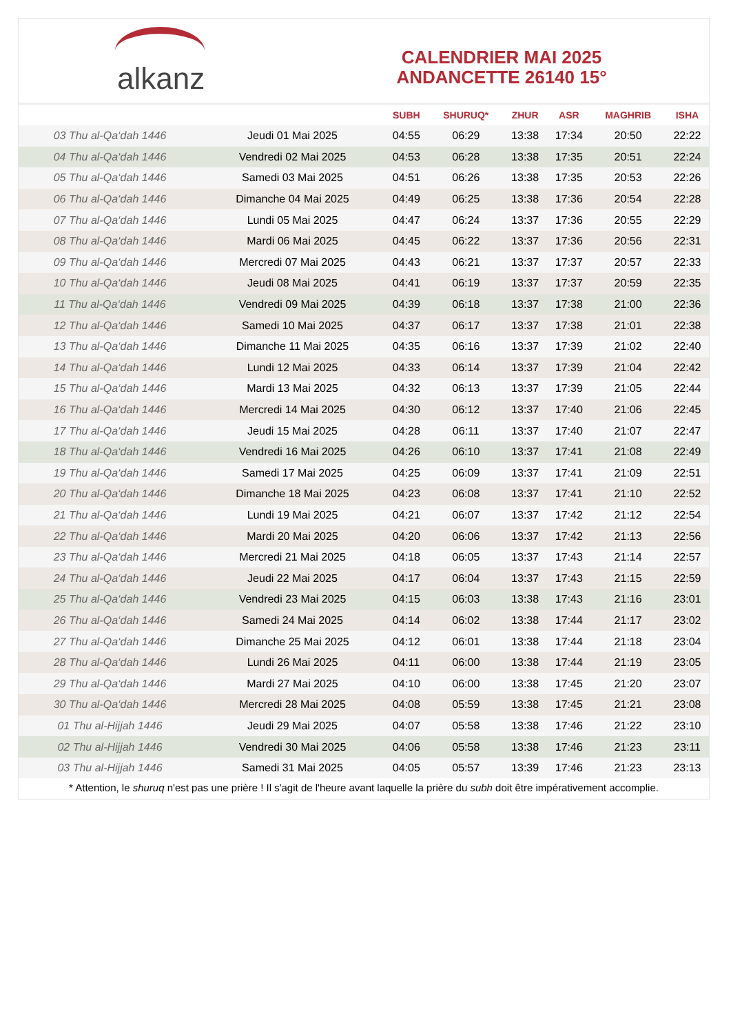alkanz
CALENDRIER MAI 2025
ANDANCETTE 26140 15°
| | | SUBH | SHURUQ* | ZHUR | ASR | MAGHRIB | ISHA |
| --- | --- | --- | --- | --- | --- | --- | --- |
| 03 Thu al-Qa‘dah 1446 | Jeudi 01 Mai 2025 | 04:55 | 06:29 | 13:38 | 17:34 | 20:50 | 22:22 |
| 04 Thu al-Qa‘dah 1446 | Vendredi 02 Mai 2025 | 04:53 | 06:28 | 13:38 | 17:35 | 20:51 | 22:24 |
| 05 Thu al-Qa‘dah 1446 | Samedi 03 Mai 2025 | 04:51 | 06:26 | 13:38 | 17:35 | 20:53 | 22:26 |
| 06 Thu al-Qa‘dah 1446 | Dimanche 04 Mai 2025 | 04:49 | 06:25 | 13:38 | 17:36 | 20:54 | 22:28 |
| 07 Thu al-Qa‘dah 1446 | Lundi 05 Mai 2025 | 04:47 | 06:24 | 13:37 | 17:36 | 20:55 | 22:29 |
| 08 Thu al-Qa‘dah 1446 | Mardi 06 Mai 2025 | 04:45 | 06:22 | 13:37 | 17:36 | 20:56 | 22:31 |
| 09 Thu al-Qa‘dah 1446 | Mercredi 07 Mai 2025 | 04:43 | 06:21 | 13:37 | 17:37 | 20:57 | 22:33 |
| 10 Thu al-Qa‘dah 1446 | Jeudi 08 Mai 2025 | 04:41 | 06:19 | 13:37 | 17:37 | 20:59 | 22:35 |
| 11 Thu al-Qa‘dah 1446 | Vendredi 09 Mai 2025 | 04:39 | 06:18 | 13:37 | 17:38 | 21:00 | 22:36 |
| 12 Thu al-Qa‘dah 1446 | Samedi 10 Mai 2025 | 04:37 | 06:17 | 13:37 | 17:38 | 21:01 | 22:38 |
| 13 Thu al-Qa‘dah 1446 | Dimanche 11 Mai 2025 | 04:35 | 06:16 | 13:37 | 17:39 | 21:02 | 22:40 |
| 14 Thu al-Qa‘dah 1446 | Lundi 12 Mai 2025 | 04:33 | 06:14 | 13:37 | 17:39 | 21:04 | 22:42 |
| 15 Thu al-Qa‘dah 1446 | Mardi 13 Mai 2025 | 04:32 | 06:13 | 13:37 | 17:39 | 21:05 | 22:44 |
| 16 Thu al-Qa‘dah 1446 | Mercredi 14 Mai 2025 | 04:30 | 06:12 | 13:37 | 17:40 | 21:06 | 22:45 |
| 17 Thu al-Qa‘dah 1446 | Jeudi 15 Mai 2025 | 04:28 | 06:11 | 13:37 | 17:40 | 21:07 | 22:47 |
| 18 Thu al-Qa‘dah 1446 | Vendredi 16 Mai 2025 | 04:26 | 06:10 | 13:37 | 17:41 | 21:08 | 22:49 |
| 19 Thu al-Qa‘dah 1446 | Samedi 17 Mai 2025 | 04:25 | 06:09 | 13:37 | 17:41 | 21:09 | 22:51 |
| 20 Thu al-Qa‘dah 1446 | Dimanche 18 Mai 2025 | 04:23 | 06:08 | 13:37 | 17:41 | 21:10 | 22:52 |
| 21 Thu al-Qa‘dah 1446 | Lundi 19 Mai 2025 | 04:21 | 06:07 | 13:37 | 17:42 | 21:12 | 22:54 |
| 22 Thu al-Qa‘dah 1446 | Mardi 20 Mai 2025 | 04:20 | 06:06 | 13:37 | 17:42 | 21:13 | 22:56 |
| 23 Thu al-Qa‘dah 1446 | Mercredi 21 Mai 2025 | 04:18 | 06:05 | 13:37 | 17:43 | 21:14 | 22:57 |
| 24 Thu al-Qa‘dah 1446 | Jeudi 22 Mai 2025 | 04:17 | 06:04 | 13:37 | 17:43 | 21:15 | 22:59 |
| 25 Thu al-Qa‘dah 1446 | Vendredi 23 Mai 2025 | 04:15 | 06:03 | 13:38 | 17:43 | 21:16 | 23:01 |
| 26 Thu al-Qa‘dah 1446 | Samedi 24 Mai 2025 | 04:14 | 06:02 | 13:38 | 17:44 | 21:17 | 23:02 |
| 27 Thu al-Qa‘dah 1446 | Dimanche 25 Mai 2025 | 04:12 | 06:01 | 13:38 | 17:44 | 21:18 | 23:04 |
| 28 Thu al-Qa‘dah 1446 | Lundi 26 Mai 2025 | 04:11 | 06:00 | 13:38 | 17:44 | 21:19 | 23:05 |
| 29 Thu al-Qa‘dah 1446 | Mardi 27 Mai 2025 | 04:10 | 06:00 | 13:38 | 17:45 | 21:20 | 23:07 |
| 30 Thu al-Qa‘dah 1446 | Mercredi 28 Mai 2025 | 04:08 | 05:59 | 13:38 | 17:45 | 21:21 | 23:08 |
| 01 Thu al-Hijjah 1446 | Jeudi 29 Mai 2025 | 04:07 | 05:58 | 13:38 | 17:46 | 21:22 | 23:10 |
| 02 Thu al-Hijjah 1446 | Vendredi 30 Mai 2025 | 04:06 | 05:58 | 13:38 | 17:46 | 21:23 | 23:11 |
| 03 Thu al-Hijjah 1446 | Samedi 31 Mai 2025 | 04:05 | 05:57 | 13:39 | 17:46 | 21:23 | 23:13 |
* Attention, le shuruq n'est pas une prière ! Il s'agit de l'heure avant laquelle la prière du subh doit être impérativement accomplie.